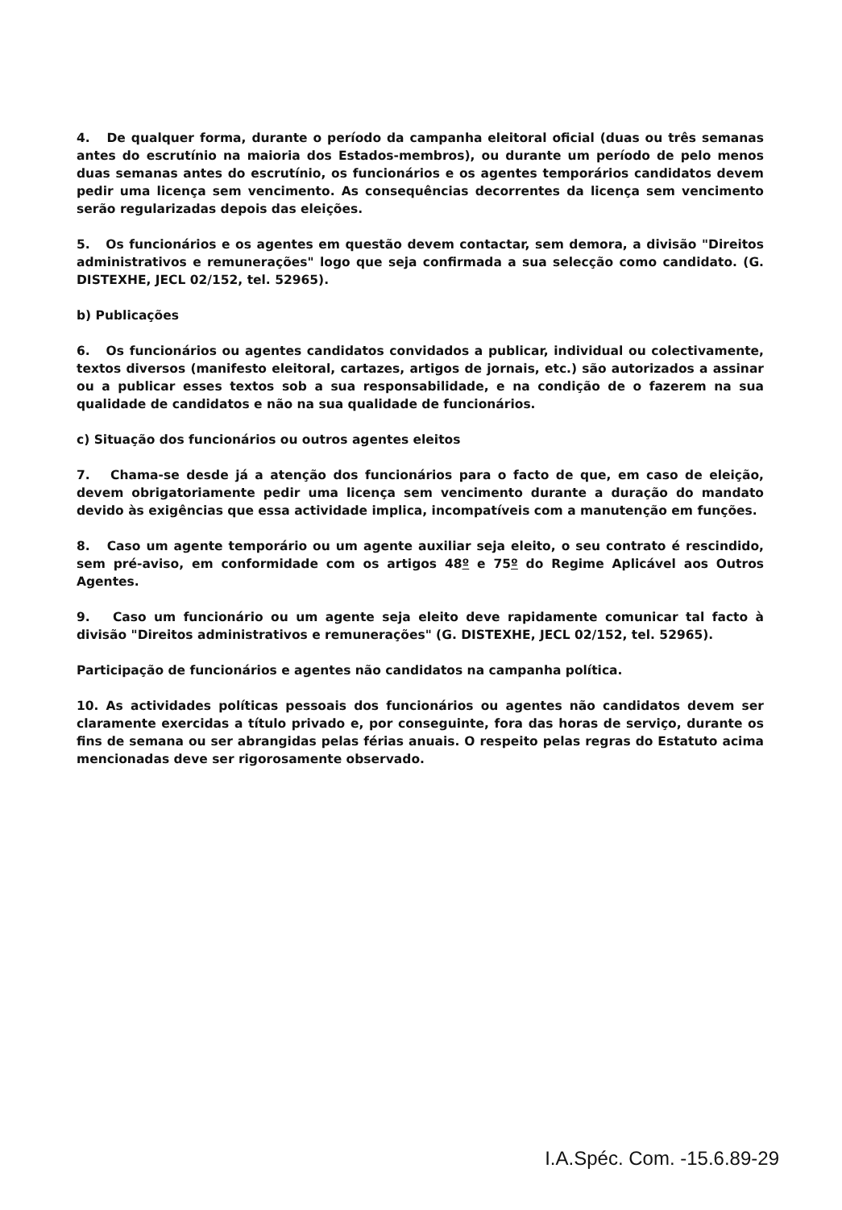4. De qualquer forma, durante o período da campanha eleitoral oficial (duas ou três semanas antes do escrutínio na maioria dos Estados-membros), ou durante um período de pelo menos duas semanas antes do escrutínio, os funcionários e os agentes temporários candidatos devem pedir uma licença sem vencimento. As consequências decorrentes da licença sem vencimento serão regularizadas depois das eleições.
5. Os funcionários e os agentes em questão devem contactar, sem demora, a divisão "Direitos administrativos e remunerações" logo que seja confirmada a sua selecção como candidato. (G. DISTEXHE, JECL 02/152, tel. 52965).
b) Publicações
6. Os funcionários ou agentes candidatos convidados a publicar, individual ou colectivamente, textos diversos (manifesto eleitoral, cartazes, artigos de jornais, etc.) são autorizados a assinar ou a publicar esses textos sob a sua responsabilidade, e na condição de o fazerem na sua qualidade de candidatos e não na sua qualidade de funcionários.
c) Situação dos funcionários ou outros agentes eleitos
7. Chama-se desde já a atenção dos funcionários para o facto de que, em caso de eleição, devem obrigatoriamente pedir uma licença sem vencimento durante a duração do mandato devido às exigências que essa actividade implica, incompatíveis com a manutenção em funções.
8. Caso um agente temporário ou um agente auxiliar seja eleito, o seu contrato é rescindido, sem pré-aviso, em conformidade com os artigos 48º e 75º do Regime Aplicável aos Outros Agentes.
9. Caso um funcionário ou um agente seja eleito deve rapidamente comunicar tal facto à divisão "Direitos administrativos e remunerações" (G. DISTEXHE, JECL 02/152, tel. 52965).
Participação de funcionários e agentes não candidatos na campanha política.
10. As actividades políticas pessoais dos funcionários ou agentes não candidatos devem ser claramente exercidas a título privado e, por conseguinte, fora das horas de serviço, durante os fins de semana ou ser abrangidas pelas férias anuais. O respeito pelas regras do Estatuto acima mencionadas deve ser rigorosamente observado.
I.A.Spéc. Com. -15.6.89-29